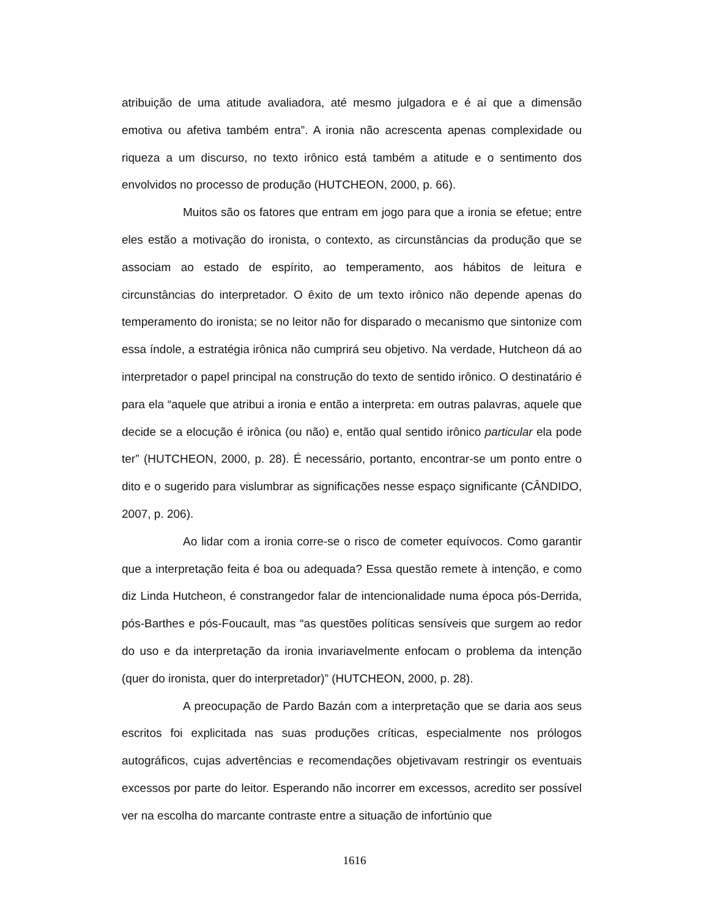atribuição de uma atitude avaliadora, até mesmo julgadora e é aí que a dimensão emotiva ou afetiva também entra”. A ironia não acrescenta apenas complexidade ou riqueza a um discurso, no texto irônico está também a atitude e o sentimento dos envolvidos no processo de produção (HUTCHEON, 2000, p. 66).
Muitos são os fatores que entram em jogo para que a ironia se efetue; entre eles estão a motivação do ironista, o contexto, as circunstâncias da produção que se associam ao estado de espírito, ao temperamento, aos hábitos de leitura e circunstâncias do interpretador. O êxito de um texto irônico não depende apenas do temperamento do ironista; se no leitor não for disparado o mecanismo que sintonize com essa índole, a estratégia irônica não cumprirá seu objetivo. Na verdade, Hutcheon dá ao interpretador o papel principal na construção do texto de sentido irônico. O destinatário é para ela “aquele que atribui a ironia e então a interpreta: em outras palavras, aquele que decide se a elocução é irônica (ou não) e, então qual sentido irônico particular ela pode ter” (HUTCHEON, 2000, p. 28). É necessário, portanto, encontrar-se um ponto entre o dito e o sugerido para vislumbrar as significações nesse espaço significante (CÂNDIDO, 2007, p. 206).
Ao lidar com a ironia corre-se o risco de cometer equívocos. Como garantir que a interpretação feita é boa ou adequada? Essa questão remete à intenção, e como diz Linda Hutcheon, é constrangedor falar de intencionalidade numa época pós-Derrida, pós-Barthes e pós-Foucault, mas “as questões políticas sensíveis que surgem ao redor do uso e da interpretação da ironia invariavelmente enfocam o problema da intenção (quer do ironista, quer do interpretador)” (HUTCHEON, 2000, p. 28).
A preocupação de Pardo Bazán com a interpretação que se daria aos seus escritos foi explicitada nas suas produções críticas, especialmente nos prólogos autográficos, cujas advertências e recomendações objetivavam restringir os eventuais excessos por parte do leitor. Esperando não incorrer em excessos, acredito ser possível ver na escolha do marcante contraste entre a situação de infortúnio que
1616